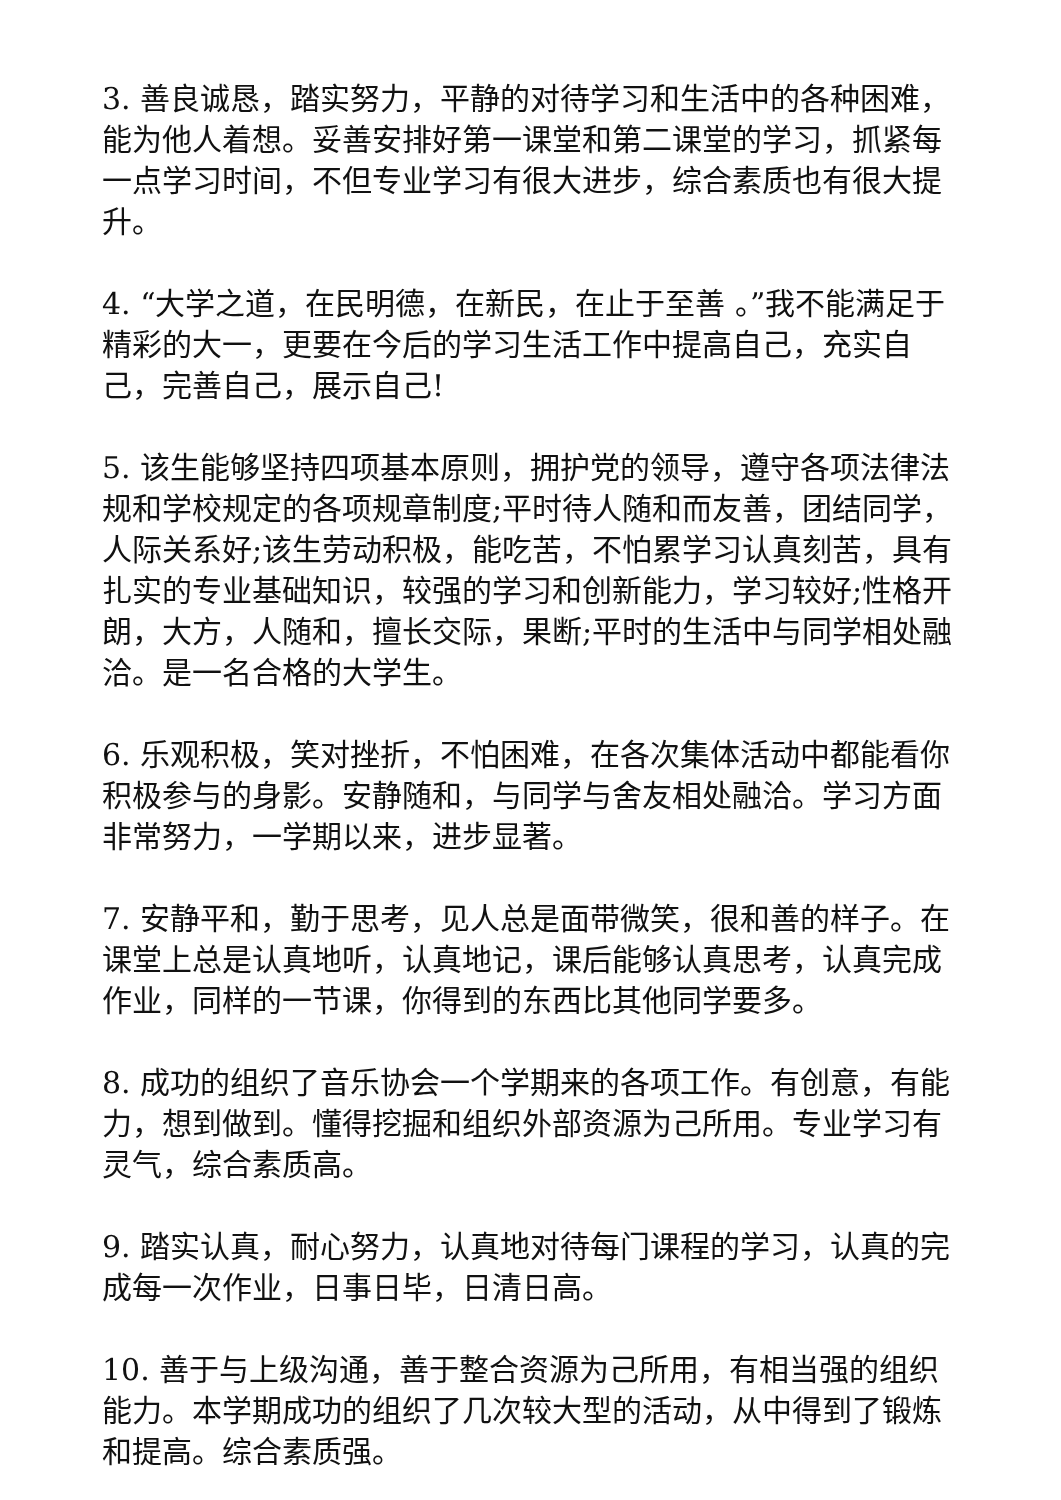3. 善良诚恳，踏实努力，平静的对待学习和生活中的各种困难，能为他人着想。妥善安排好第一课堂和第二课堂的学习，抓紧每一点学习时间，不但专业学习有很大进步，综合素质也有很大提升。
4. “大学之道，在民明德，在新民，在止于至善 。”我不能满足于精彩的大一，更要在今后的学习生活工作中提高自己，充实自己，完善自己，展示自己!
5. 该生能够坚持四项基本原则，拥护党的领导，遵守各项法律法规和学校规定的各项规章制度;平时待人随和而友善，团结同学，人际关系好;该生劳动积极，能吃苦，不怕累学习认真刻苦，具有扎实的专业基础知识，较强的学习和创新能力，学习较好;性格开朗，大方，人随和，擅长交际，果断;平时的生活中与同学相处融洽。是一名合格的大学生。
6. 乐观积极，笑对挫折，不怕困难，在各次集体活动中都能看你积极参与的身影。安静随和，与同学与舍友相处融洽。学习方面非常努力，一学期以来，进步显著。
7. 安静平和，勤于思考，见人总是面带微笑，很和善的样子。在课堂上总是认真地听，认真地记，课后能够认真思考，认真完成作业，同样的一节课，你得到的东西比其他同学要多。
8. 成功的组织了音乐协会一个学期来的各项工作。有创意，有能力，想到做到。懂得挖掘和组织外部资源为己所用。专业学习有灵气，综合素质高。
9. 踏实认真，耐心努力，认真地对待每门课程的学习，认真的完成每一次作业，日事日毕，日清日高。
10. 善于与上级沟通，善于整合资源为己所用，有相当强的组织能力。本学期成功的组织了几次较大型的活动，从中得到了锻炼和提高。综合素质强。